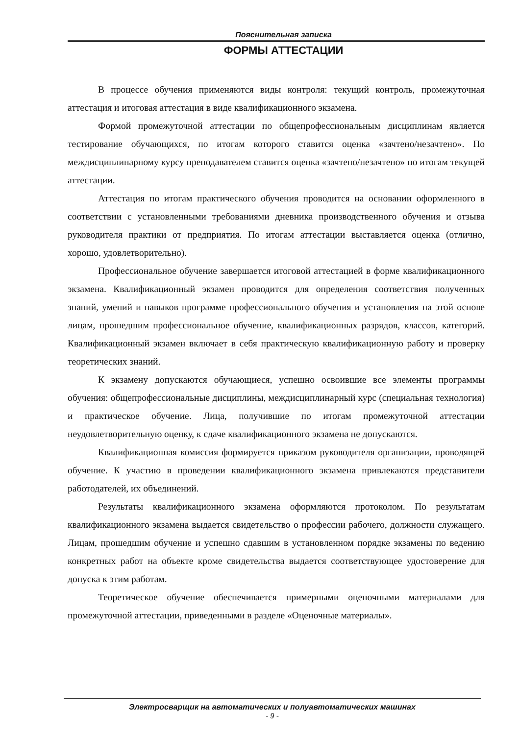Пояснительная записка
ФОРМЫ АТТЕСТАЦИИ
В процессе обучения применяются виды контроля: текущий контроль, промежуточная аттестация и итоговая аттестация в виде квалификационного экзамена.
Формой промежуточной аттестации по общепрофессиональным дисциплинам является тестирование обучающихся, по итогам которого ставится оценка «зачтено/незачтено». По междисциплинарному курсу преподавателем ставится оценка «зачтено/незачтено» по итогам текущей аттестации.
Аттестация по итогам практического обучения проводится на основании оформленного в соответствии с установленными требованиями дневника производственного обучения и отзыва руководителя практики от предприятия. По итогам аттестации выставляется оценка (отлично, хорошо, удовлетворительно).
Профессиональное обучение завершается итоговой аттестацией в форме квалификационного экзамена. Квалификационный экзамен проводится для определения соответствия полученных знаний, умений и навыков программе профессионального обучения и установления на этой основе лицам, прошедшим профессиональное обучение, квалификационных разрядов, классов, категорий. Квалификационный экзамен включает в себя практическую квалификационную работу и проверку теоретических знаний.
К экзамену допускаются обучающиеся, успешно освоившие все элементы программы обучения: общепрофессиональные дисциплины, междисциплинарный курс (специальная технология) и практическое обучение. Лица, получившие по итогам промежуточной аттестации неудовлетворительную оценку, к сдаче квалификационного экзамена не допускаются.
Квалификационная комиссия формируется приказом руководителя организации, проводящей обучение. К участию в проведении квалификационного экзамена привлекаются представители работодателей, их объединений.
Результаты квалификационного экзамена оформляются протоколом. По результатам квалификационного экзамена выдается свидетельство о профессии рабочего, должности служащего. Лицам, прошедшим обучение и успешно сдавшим в установленном порядке экзамены по ведению конкретных работ на объекте кроме свидетельства выдается соответствующее удостоверение для допуска к этим работам.
Теоретическое обучение обеспечивается примерными оценочными материалами для промежуточной аттестации, приведенными в разделе «Оценочные материалы».
Электросварщик на автоматических и полуавтоматических машинах
- 9 -